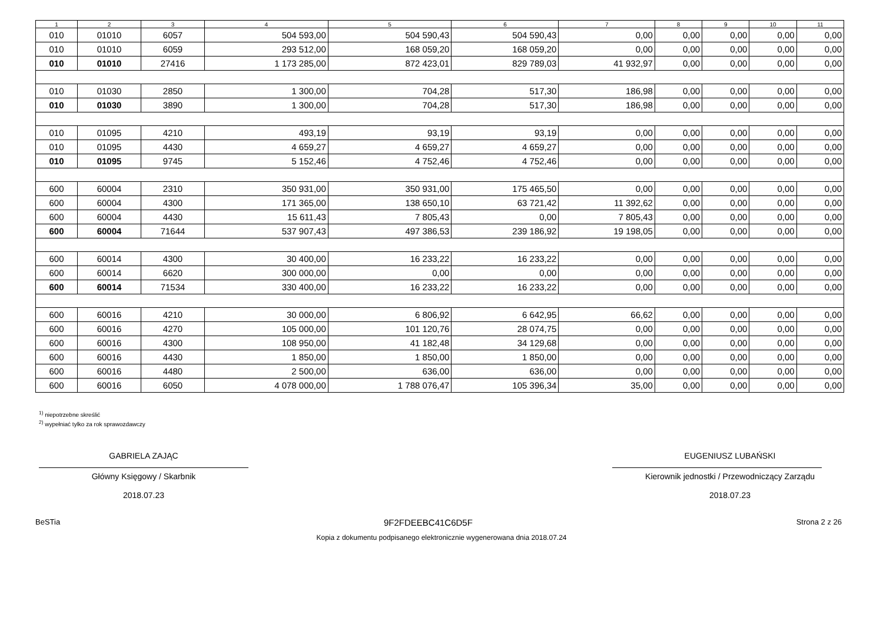| 1 | 2 | 3 | 4 | 5 | 6 | 7 | 8 | 9 | 10 | 11 |
| --- | --- | --- | --- | --- | --- | --- | --- | --- | --- | --- |
| 010 | 01010 | 6057 | 504 593,00 | 504 590,43 | 504 590,43 | 0,00 | 0,00 | 0,00 | 0,00 | 0,00 |
| 010 | 01010 | 6059 | 293 512,00 | 168 059,20 | 168 059,20 | 0,00 | 0,00 | 0,00 | 0,00 | 0,00 |
| 010 | 01010 | 27416 | 1 173 285,00 | 872 423,01 | 829 789,03 | 41 932,97 | 0,00 | 0,00 | 0,00 | 0,00 |
| 010 | 01030 | 2850 | 1 300,00 | 704,28 | 517,30 | 186,98 | 0,00 | 0,00 | 0,00 | 0,00 |
| 010 | 01030 | 3890 | 1 300,00 | 704,28 | 517,30 | 186,98 | 0,00 | 0,00 | 0,00 | 0,00 |
| 010 | 01095 | 4210 | 493,19 | 93,19 | 93,19 | 0,00 | 0,00 | 0,00 | 0,00 | 0,00 |
| 010 | 01095 | 4430 | 4 659,27 | 4 659,27 | 4 659,27 | 0,00 | 0,00 | 0,00 | 0,00 | 0,00 |
| 010 | 01095 | 9745 | 5 152,46 | 4 752,46 | 4 752,46 | 0,00 | 0,00 | 0,00 | 0,00 | 0,00 |
| 600 | 60004 | 2310 | 350 931,00 | 350 931,00 | 175 465,50 | 0,00 | 0,00 | 0,00 | 0,00 | 0,00 |
| 600 | 60004 | 4300 | 171 365,00 | 138 650,10 | 63 721,42 | 11 392,62 | 0,00 | 0,00 | 0,00 | 0,00 |
| 600 | 60004 | 4430 | 15 611,43 | 7 805,43 | 0,00 | 7 805,43 | 0,00 | 0,00 | 0,00 | 0,00 |
| 600 | 60004 | 71644 | 537 907,43 | 497 386,53 | 239 186,92 | 19 198,05 | 0,00 | 0,00 | 0,00 | 0,00 |
| 600 | 60014 | 4300 | 30 400,00 | 16 233,22 | 16 233,22 | 0,00 | 0,00 | 0,00 | 0,00 | 0,00 |
| 600 | 60014 | 6620 | 300 000,00 | 0,00 | 0,00 | 0,00 | 0,00 | 0,00 | 0,00 | 0,00 |
| 600 | 60014 | 71534 | 330 400,00 | 16 233,22 | 16 233,22 | 0,00 | 0,00 | 0,00 | 0,00 | 0,00 |
| 600 | 60016 | 4210 | 30 000,00 | 6 806,92 | 6 642,95 | 66,62 | 0,00 | 0,00 | 0,00 | 0,00 |
| 600 | 60016 | 4270 | 105 000,00 | 101 120,76 | 28 074,75 | 0,00 | 0,00 | 0,00 | 0,00 | 0,00 |
| 600 | 60016 | 4300 | 108 950,00 | 41 182,48 | 34 129,68 | 0,00 | 0,00 | 0,00 | 0,00 | 0,00 |
| 600 | 60016 | 4430 | 1 850,00 | 1 850,00 | 1 850,00 | 0,00 | 0,00 | 0,00 | 0,00 | 0,00 |
| 600 | 60016 | 4480 | 2 500,00 | 636,00 | 636,00 | 0,00 | 0,00 | 0,00 | 0,00 | 0,00 |
| 600 | 60016 | 6050 | 4 078 000,00 | 1 788 076,47 | 105 396,34 | 35,00 | 0,00 | 0,00 | 0,00 | 0,00 |
<sup>1)</sup> niepotrzebne skreślić
<sup>2)</sup> wypełniać tylko za rok sprawozdawczy
GABRIELA ZAJĄC
Główny Księgowy / Skarbnik
2018.07.23
EUGENIUSZ LUBAŃSKI
Kierownik jednostki / Przewodniczący Zarządu
2018.07.23
BeSTia 9F2FDEEBC41C6D5F Strona 2 z 26
Kopia z dokumentu podpisanego elektronicznie wygenerowana dnia 2018.07.24